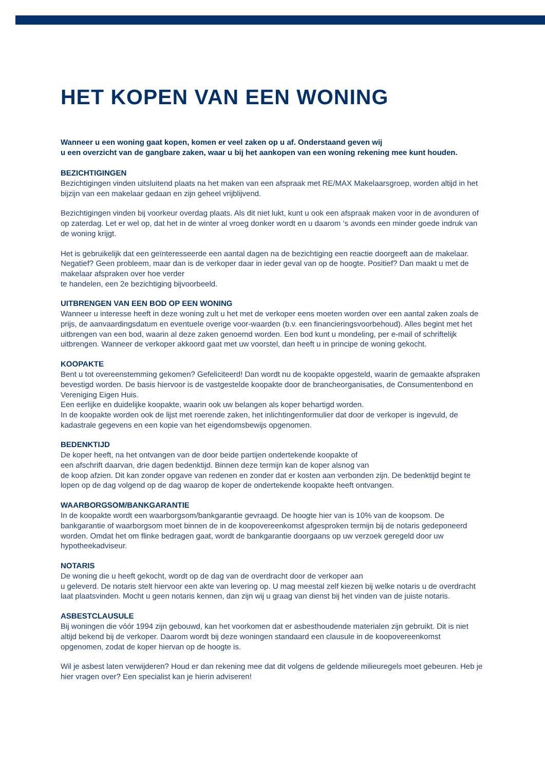HET KOPEN VAN EEN WONING
Wanneer u een woning gaat kopen, komen er veel zaken op u af. Onderstaand geven wij
u een overzicht van de gangbare zaken, waar u bij het aankopen van een woning rekening mee kunt houden.
BEZICHTIGINGEN
Bezichtigingen vinden uitsluitend plaats na het maken van een afspraak met RE/MAX Makelaarsgroep, worden altijd in het bijzijn van een makelaar gedaan en zijn geheel vrijblijvend.
Bezichtigingen vinden bij voorkeur overdag plaats. Als dit niet lukt, kunt u ook een afspraak maken voor in de avonduren of op zaterdag. Let er wel op, dat het in de winter al vroeg donker wordt en u daarom ‘s avonds een minder goede indruk van de woning krijgt.
Het is gebruikelijk dat een geïnteresseerde een aantal dagen na de bezichtiging een reactie doorgeeft aan de makelaar. Negatief? Geen probleem, maar dan is de verkoper daar in ieder geval van op de hoogte. Positief? Dan maakt u met de makelaar afspraken over hoe verder
te handelen, een 2e bezichtiging bijvoorbeeld.
UITBRENGEN VAN EEN BOD OP EEN WONING
Wanneer u interesse heeft in deze woning zult u het met de verkoper eens moeten worden over een aantal zaken zoals de prijs, de aanvaardingsdatum en eventuele overige voor-waarden (b.v. een financieringsvoorbehoud). Alles begint met het uitbrengen van een bod, waarin al deze zaken genoemd worden. Een bod kunt u mondeling, per e-mail of schriftelijk uitbrengen. Wanneer de verkoper akkoord gaat met uw voorstel, dan heeft u in principe de woning gekocht.
KOOPAKTE
Bent u tot overeenstemming gekomen? Gefeliciteerd! Dan wordt nu de koopakte opgesteld, waarin de gemaakte afspraken bevestigd worden. De basis hiervoor is de vastgestelde koopakte door de brancheorganisaties, de Consumentenbond en Vereniging Eigen Huis.
Een eerlijke en duidelijke koopakte, waarin ook uw belangen als koper behartigd worden.
In de koopakte worden ook de lijst met roerende zaken, het inlichtingenformulier dat door de verkoper is ingevuld, de kadastrale gegevens en een kopie van het eigendomsbewijs opgenomen.
BEDENKTIJD
De koper heeft, na het ontvangen van de door beide partijen ondertekende koopakte of
een afschrift daarvan, drie dagen bedenktijd. Binnen deze termijn kan de koper alsnog van
de koop afzien. Dit kan zonder opgave van redenen en zonder dat er kosten aan verbonden zijn. De bedenktijd begint te lopen op de dag volgend op de dag waarop de koper de ondertekende koopakte heeft ontvangen.
WAARBORGSOM/BANKGARANTIE
In de koopakte wordt een waarborgsom/bankgarantie gevraagd. De hoogte hier van is 10% van de koopsom. De bankgarantie of waarborgsom moet binnen de in de koopovereenkomst afgesproken termijn bij de notaris gedeponeerd worden. Omdat het om flinke bedragen gaat, wordt de bankgarantie doorgaans op uw verzoek geregeld door uw hypotheekadviseur.
NOTARIS
De woning die u heeft gekocht, wordt op de dag van de overdracht door de verkoper aan
u geleverd. De notaris stelt hiervoor een akte van levering op. U mag meestal zelf kiezen bij welke notaris u de overdracht laat plaatsvinden. Mocht u geen notaris kennen, dan zijn wij u graag van dienst bij het vinden van de juiste notaris.
ASBESTCLAUSULE
Bij woningen die vóór 1994 zijn gebouwd, kan het voorkomen dat er asbesthoudende materialen zijn gebruikt. Dit is niet altijd bekend bij de verkoper. Daarom wordt bij deze woningen standaard een clausule in de koopovereenkomst opgenomen, zodat de koper hiervan op de hoogte is.
Wil je asbest laten verwijderen? Houd er dan rekening mee dat dit volgens de geldende milieuregels moet gebeuren. Heb je hier vragen over? Een specialist kan je hierin adviseren!